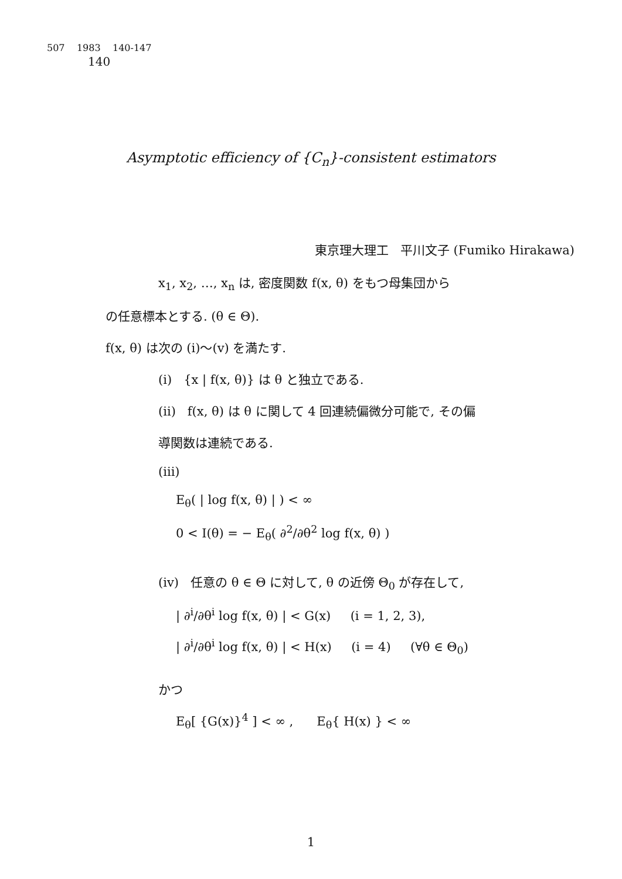507 1983 140-147
140
Asymptotic efficiency of {C<sub>n</sub>}-consistent estimators
東京理大理工 平川文子 (Fumiko Hirakawa)
x<sub>1</sub>, x<sub>2</sub>, …, x<sub>n</sub> は, 密度関数 f(x, θ) をもつ母集団から
の任意標本とする. (θ ∈ Θ).
f(x, θ) は次の (i)〜(v) を満たす.
(i) {x | f(x, θ)} は θ と独立である.
(ii) f(x, θ) は θ に関して 4 回連続偏微分可能で, その偏
導関数は連続である.
(iii)
E<sub>θ</sub>( | log f(x, θ) | ) < ∞
0 < I(θ) = − E<sub>θ</sub>( ∂<sup>2</sup>/∂θ<sup>2</sup> log f(x, θ) )
(iv) 任意の θ ∈ Θ に対して, θ の近傍 Θ<sub>0</sub> が存在して,
| ∂<sup>i</sup>/∂θ<sup>i</sup> log f(x, θ) | < G(x) (i = 1, 2, 3),
| ∂<sup>i</sup>/∂θ<sup>i</sup> log f(x, θ) | < H(x) (i = 4) (∀θ ∈ Θ<sub>0</sub>)
かつ
E<sub>θ</sub>[ {G(x)}<sup>4</sup> ] < ∞ , E<sub>θ</sub>{ H(x) } < ∞
1